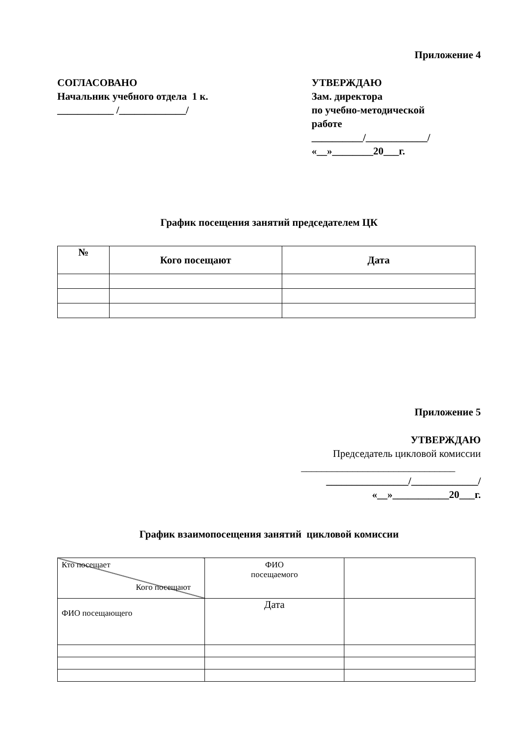Приложение 4
СОГЛАСОВАНО
Начальник учебного отдела 1 к.
___________ /_____________/
УТВЕРЖДАЮ
Зам. директора
по учебно-методической
работе
__________/____________/
«__»________20___г.
График посещения занятий председателем ЦК
| № | Кого посещают | Дата |
| --- | --- | --- |
Приложение 5
УТВЕРЖДАЮ
Председатель цикловой комиссии
______________________________
________________/_____________/
«__»___________20___г.
График взаимопосещения занятий цикловой комиссии
| Кто посещает Кого посещают | ФИО посещаемого | |
| ФИО посещающего | Дата | |